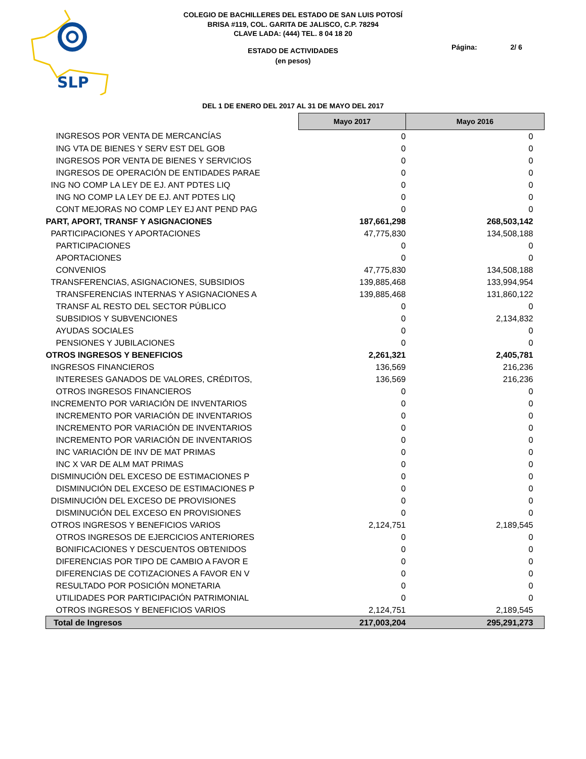SLP
COLEGIO DE BACHILLERES DEL ESTADO DE SAN LUIS POTOSÍ
BRISA #119, COL. GARITA DE JALISCO, C.P. 78294
CLAVE LADA: (444) TEL. 8 04 18 20
ESTADO DE ACTIVIDADES
(en pesos)
Página: 2/ 6
DEL 1 DE ENERO DEL 2017 AL 31 DE MAYO DEL 2017
| | Mayo 2017 | Mayo 2016 | |
| INGRESOS POR VENTA DE MERCANCÍAS | 0 | 0 | |
| ING VTA DE BIENES Y SERV EST DEL GOB | 0 | 0 | |
| INGRESOS POR VENTA DE BIENES Y SERVICIOS | 0 | 0 | |
| INGRESOS DE OPERACIÓN DE ENTIDADES PARAE | 0 | 0 | |
| ING NO COMP LA LEY DE EJ. ANT PDTES LIQ | 0 | 0 | |
| ING NO COMP LA LEY DE EJ. ANT PDTES LIQ | 0 | 0 | |
| CONT MEJORAS NO COMP LEY EJ ANT PEND PAG | 0 | 0 | |
| PART, APORT, TRANSF Y ASIGNACIONES | 187,661,298 | 268,503,142 | |
| PARTICIPACIONES Y APORTACIONES | 47,775,830 | 134,508,188 | |
| PARTICIPACIONES | 0 | 0 | |
| APORTACIONES | 0 | 0 | |
| CONVENIOS | 47,775,830 | 134,508,188 | |
| TRANSFERENCIAS, ASIGNACIONES, SUBSIDIOS | 139,885,468 | 133,994,954 | |
| TRANSFERENCIAS INTERNAS Y ASIGNACIONES A | 139,885,468 | 131,860,122 | |
| TRANSF AL RESTO DEL SECTOR PÚBLICO | 0 | 0 | |
| SUBSIDIOS Y SUBVENCIONES | 0 | 2,134,832 | |
| AYUDAS SOCIALES | 0 | 0 | |
| PENSIONES Y JUBILACIONES | 0 | 0 | |
| OTROS INGRESOS Y BENEFICIOS | 2,261,321 | 2,405,781 | |
| INGRESOS FINANCIEROS | 136,569 | 216,236 | |
| INTERESES GANADOS DE VALORES, CRÉDITOS, | 136,569 | 216,236 | |
| OTROS INGRESOS FINANCIEROS | 0 | 0 | |
| INCREMENTO POR VARIACIÓN DE INVENTARIOS | 0 | 0 | |
| INCREMENTO POR VARIACIÓN DE INVENTARIOS | 0 | 0 | |
| INCREMENTO POR VARIACIÓN DE INVENTARIOS | 0 | 0 | |
| INCREMENTO POR VARIACIÓN DE INVENTARIOS | 0 | 0 | |
| INC VARIACIÓN DE INV DE MAT PRIMAS | 0 | 0 | |
| INC X VAR DE ALM MAT PRIMAS | 0 | 0 | |
| DISMINUCIÓN DEL EXCESO DE ESTIMACIONES P | 0 | 0 | |
| DISMINUCIÓN DEL EXCESO DE ESTIMACIONES P | 0 | 0 | |
| DISMINUCIÓN DEL EXCESO DE PROVISIONES | 0 | 0 | |
| DISMINUCIÓN DEL EXCESO EN PROVISIONES | 0 | 0 | |
| OTROS INGRESOS Y BENEFICIOS VARIOS | 2,124,751 | 2,189,545 | |
| OTROS INGRESOS DE EJERCICIOS ANTERIORES | 0 | 0 | |
| BONIFICACIONES Y DESCUENTOS OBTENIDOS | 0 | 0 | |
| DIFERENCIAS POR TIPO DE CAMBIO A FAVOR E | 0 | 0 | |
| DIFERENCIAS DE COTIZACIONES A FAVOR EN V | 0 | 0 | |
| RESULTADO POR POSICIÓN MONETARIA | 0 | 0 | |
| UTILIDADES POR PARTICIPACIÓN PATRIMONIAL | 0 | 0 | |
| OTROS INGRESOS Y BENEFICIOS VARIOS | 2,124,751 | 2,189,545 | |
| Total de Ingresos | 217,003,204 | 295,291,273 | |